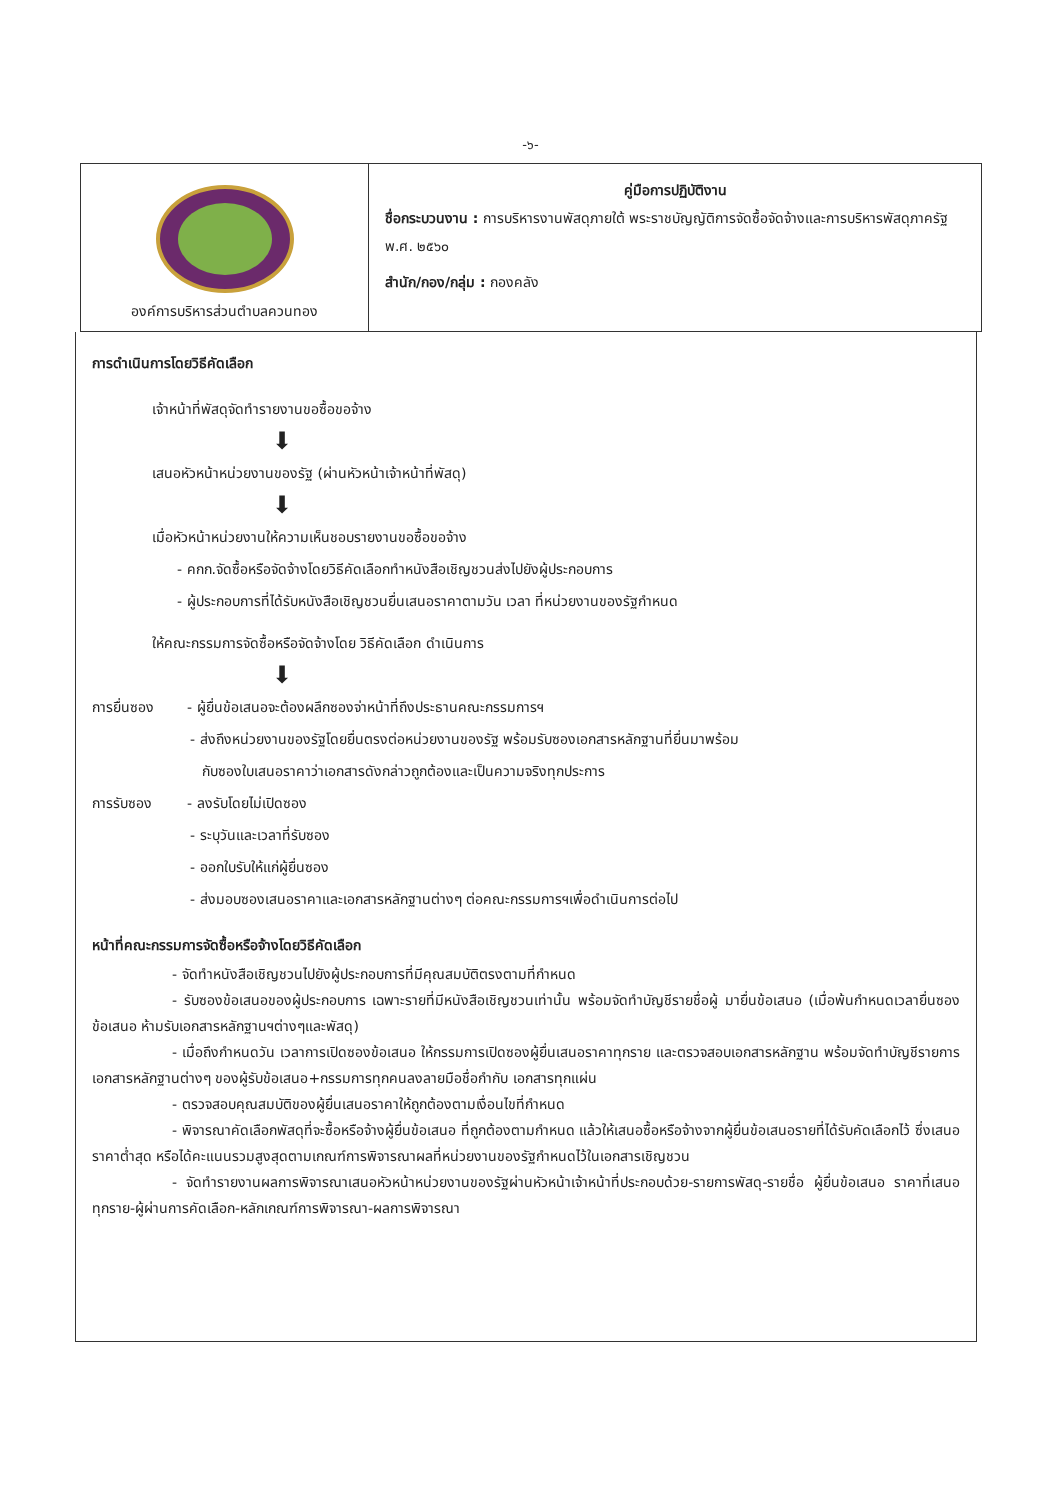-๖-
| องค์การบริหารส่วนตำบลควนทอง | คู่มือการปฏิบัติงาน ชื่อกระบวนงาน : การบริหารงานพัสดุภายใต้ พระราชบัญญัติการจัดซื้อจัดจ้างและการบริหารพัสดุภาครัฐ พ.ศ. ๒๕๖๐ สำนัก/กอง/กลุ่ม : กองคลัง |
การดำเนินการโดยวิธีคัดเลือก
เจ้าหน้าที่พัสดุจัดทำรายงานขอซื้อขอจ้าง
⬇
เสนอหัวหน้าหน่วยงานของรัฐ (ผ่านหัวหน้าเจ้าหน้าที่พัสดุ)
⬇
เมื่อหัวหน้าหน่วยงานให้ความเห็นชอบรายงานขอซื้อขอจ้าง
- คกก.จัดซื้อหรือจัดจ้างโดยวิธีคัดเลือกทำหนังสือเชิญชวนส่งไปยังผู้ประกอบการ
- ผู้ประกอบการที่ได้รับหนังสือเชิญชวนยื่นเสนอราคาตามวัน เวลา ที่หน่วยงานของรัฐกำหนด
ให้คณะกรรมการจัดซื้อหรือจัดจ้างโดย วิธีคัดเลือก ดำเนินการ
⬇
การยื่นซอง - ผู้ยื่นข้อเสนอจะต้องผลึกซองจ่าหน้าที่ถึงประธานคณะกรรมการฯ
- ส่งถึงหน่วยงานของรัฐโดยยื่นตรงต่อหน่วยงานของรัฐ พร้อมรับซองเอกสารหลักฐานที่ยื่นมาพร้อม
กับซองใบเสนอราคาว่าเอกสารดังกล่าวถูกต้องและเป็นความจริงทุกประการ
การรับซอง - ลงรับโดยไม่เปิดซอง
- ระบุวันและเวลาที่รับซอง
- ออกใบรับให้แก่ผู้ยื่นซอง
- ส่งมอบซองเสนอราคาและเอกสารหลักฐานต่างๆ ต่อคณะกรรมการฯเพื่อดำเนินการต่อไป
หน้าที่คณะกรรมการจัดซื้อหรือจ้างโดยวิธีคัดเลือก
- จัดทำหนังสือเชิญชวนไปยังผู้ประกอบการที่มีคุณสมบัติตรงตามที่กำหนด
- รับซองข้อเสนอของผู้ประกอบการ เฉพาะรายที่มีหนังสือเชิญชวนเท่านั้น พร้อมจัดทำบัญชีรายชื่อผู้ มายื่นข้อเสนอ (เมื่อพ้นกำหนดเวลายื่นซองข้อเสนอ ห้ามรับเอกสารหลักฐานฯต่างๆและพัสดุ)
- เมื่อถึงกำหนดวัน เวลาการเปิดซองข้อเสนอ ให้กรรมการเปิดซองผู้ยื่นเสนอราคาทุกราย และตรวจสอบเอกสารหลักฐาน พร้อมจัดทำบัญชีรายการเอกสารหลักฐานต่างๆ ของผู้รับข้อเสนอ+กรรมการทุกคนลงลายมือชื่อกำกับ เอกสารทุกแผ่น
- ตรวจสอบคุณสมบัติของผู้ยื่นเสนอราคาให้ถูกต้องตามเงื่อนไขที่กำหนด
- พิจารณาคัดเลือกพัสดุที่จะซื้อหรือจ้างผู้ยื่นข้อเสนอ ที่ถูกต้องตามกำหนด แล้วให้เสนอซื้อหรือจ้างจากผู้ยื่นข้อเสนอรายที่ได้รับคัดเลือกไว้ ซึ่งเสนอราคาต่ำสุด หรือได้คะแนนรวมสูงสุดตามเกณฑ์การพิจารณาผลที่หน่วยงานของรัฐกำหนดไว้ในเอกสารเชิญชวน
- จัดทำรายงานผลการพิจารณาเสนอหัวหน้าหน่วยงานของรัฐผ่านหัวหน้าเจ้าหน้าที่ประกอบด้วย-รายการพัสดุ-รายชื่อ ผู้ยื่นข้อเสนอ ราคาที่เสนอทุกราย-ผู้ผ่านการคัดเลือก-หลักเกณฑ์การพิจารณา-ผลการพิจารณา